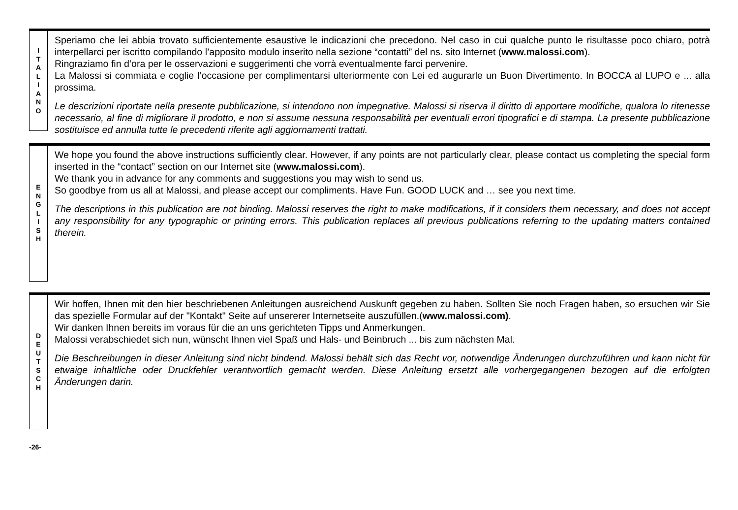I
T
A
L
I
A
N
O
Speriamo che lei abbia trovato sufficientemente esaustive le indicazioni che precedono. Nel caso in cui qualche punto le risultasse poco chiaro, potrà interpellarci per iscritto compilando l’apposito modulo inserito nella sezione “contatti” del ns. sito Internet (www.malossi.com).
Ringraziamo fin d’ora per le osservazioni e suggerimenti che vorrà eventualmente farci pervenire.
La Malossi si commiata e coglie l’occasione per complimentarsi ulteriormente con Lei ed augurarle un Buon Divertimento. In BOCCA al LUPO e ... alla prossima.
Le descrizioni riportate nella presente pubblicazione, si intendono non impegnative. Malossi si riserva il diritto di apportare modifiche, qualora lo ritenesse necessario, al fine di migliorare il prodotto, e non si assume nessuna responsabilità per eventuali errori tipografici e di stampa. La presente pubblicazione sostituisce ed annulla tutte le precedenti riferite agli aggiornamenti trattati.
E
N
G
L
I
S
H
We hope you found the above instructions sufficiently clear. However, if any points are not particularly clear, please contact us completing the special form inserted in the “contact” section on our Internet site (www.malossi.com).
We thank you in advance for any comments and suggestions you may wish to send us.
So goodbye from us all at Malossi, and please accept our compliments. Have Fun. GOOD LUCK and … see you next time.
The descriptions in this publication are not binding. Malossi reserves the right to make modifications, if it considers them necessary, and does not accept any responsibility for any typographic or printing errors. This publication replaces all previous publications referring to the updating matters contained therein.
D
E
U
T
S
C
H
Wir hoffen, Ihnen mit den hier beschriebenen Anleitungen ausreichend Auskunft gegeben zu haben. Sollten Sie noch Fragen haben, so ersuchen wir Sie das spezielle Formular auf der "Kontakt" Seite auf unsererer Internetseite auszufüllen.(www.malossi.com).
Wir danken Ihnen bereits im voraus für die an uns gerichteten Tipps und Anmerkungen.
Malossi verabschiedet sich nun, wünscht Ihnen viel Spaß und Hals- und Beinbruch ... bis zum nächsten Mal.
Die Beschreibungen in dieser Anleitung sind nicht bindend. Malossi behält sich das Recht vor, notwendige Änderungen durchzuführen und kann nicht für etwaige inhaltliche oder Druckfehler verantwortlich gemacht werden. Diese Anleitung ersetzt alle vorhergegangenen bezogen auf die erfolgten Änderungen darin.
-26-